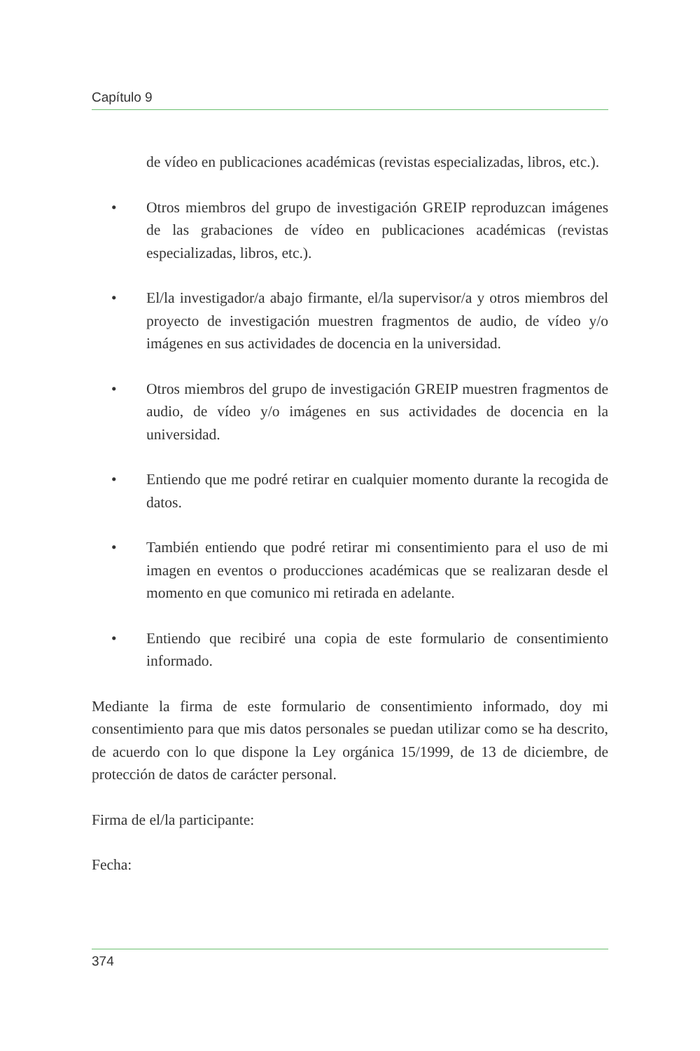Capítulo 9
de vídeo en publicaciones académicas (revistas especializadas, libros, etc.).
• Otros miembros del grupo de investigación GREIP reproduzcan imágenes de las grabaciones de vídeo en publicaciones académicas (revistas especializadas, libros, etc.).
• El/la investigador/a abajo firmante, el/la supervisor/a y otros miembros del proyecto de investigación muestren fragmentos de audio, de vídeo y/o imágenes en sus actividades de docencia en la universidad.
• Otros miembros del grupo de investigación GREIP muestren fragmentos de audio, de vídeo y/o imágenes en sus actividades de docencia en la universidad.
• Entiendo que me podré retirar en cualquier momento durante la recogida de datos.
• También entiendo que podré retirar mi consentimiento para el uso de mi imagen en eventos o producciones académicas que se realizaran desde el momento en que comunico mi retirada en adelante.
• Entiendo que recibiré una copia de este formulario de consentimiento informado.
Mediante la firma de este formulario de consentimiento informado, doy mi consentimiento para que mis datos personales se puedan utilizar como se ha descrito, de acuerdo con lo que dispone la Ley orgánica 15/1999, de 13 de diciembre, de protección de datos de carácter personal.
Firma de el/la participante:
Fecha:
374